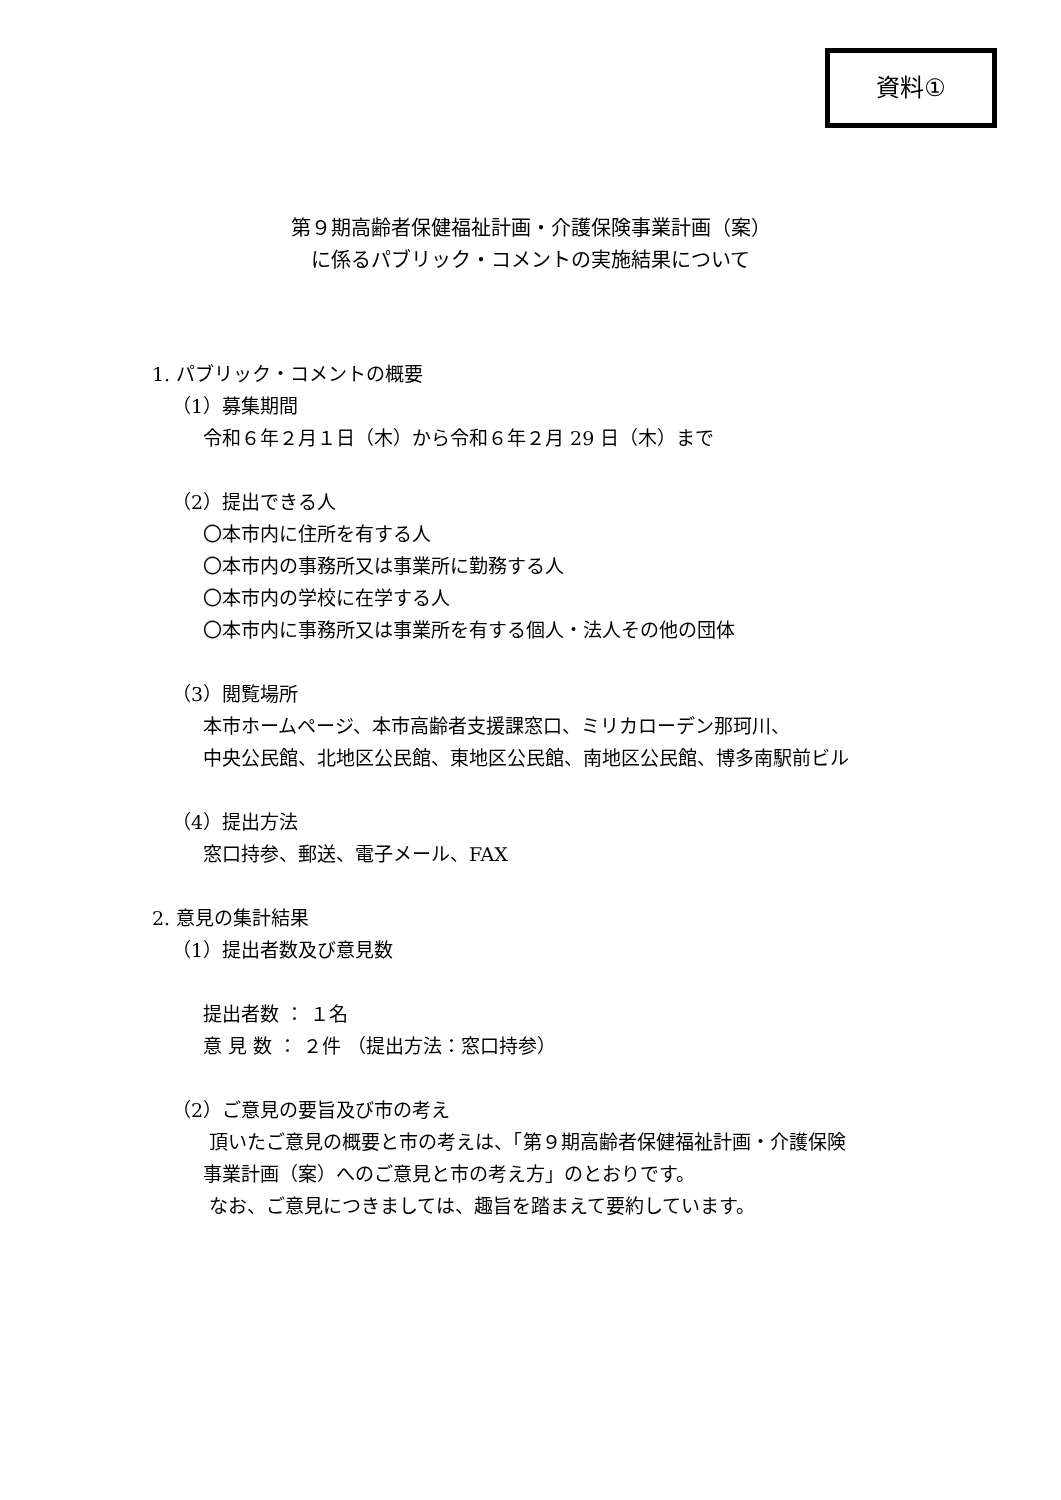資料①
第９期高齢者保健福祉計画・介護保険事業計画（案）
に係るパブリック・コメントの実施結果について
1. パブリック・コメントの概要
（1）募集期間
令和６年２月１日（木）から令和６年２月 29 日（木）まで
（2）提出できる人
〇本市内に住所を有する人
〇本市内の事務所又は事業所に勤務する人
〇本市内の学校に在学する人
〇本市内に事務所又は事業所を有する個人・法人その他の団体
（3）閲覧場所
本市ホームページ、本市高齢者支援課窓口、ミリカローデン那珂川、
中央公民館、北地区公民館、東地区公民館、南地区公民館、博多南駅前ビル
（4）提出方法
窓口持参、郵送、電子メール、FAX
2. 意見の集計結果
（1）提出者数及び意見数
提出者数 ： １名
意 見 数 ： ２件 （提出方法：窓口持参）
（2）ご意見の要旨及び市の考え
頂いたご意見の概要と市の考えは、「第９期高齢者保健福祉計画・介護保険
事業計画（案）へのご意見と市の考え方」のとおりです。
なお、ご意見につきましては、趣旨を踏まえて要約しています。